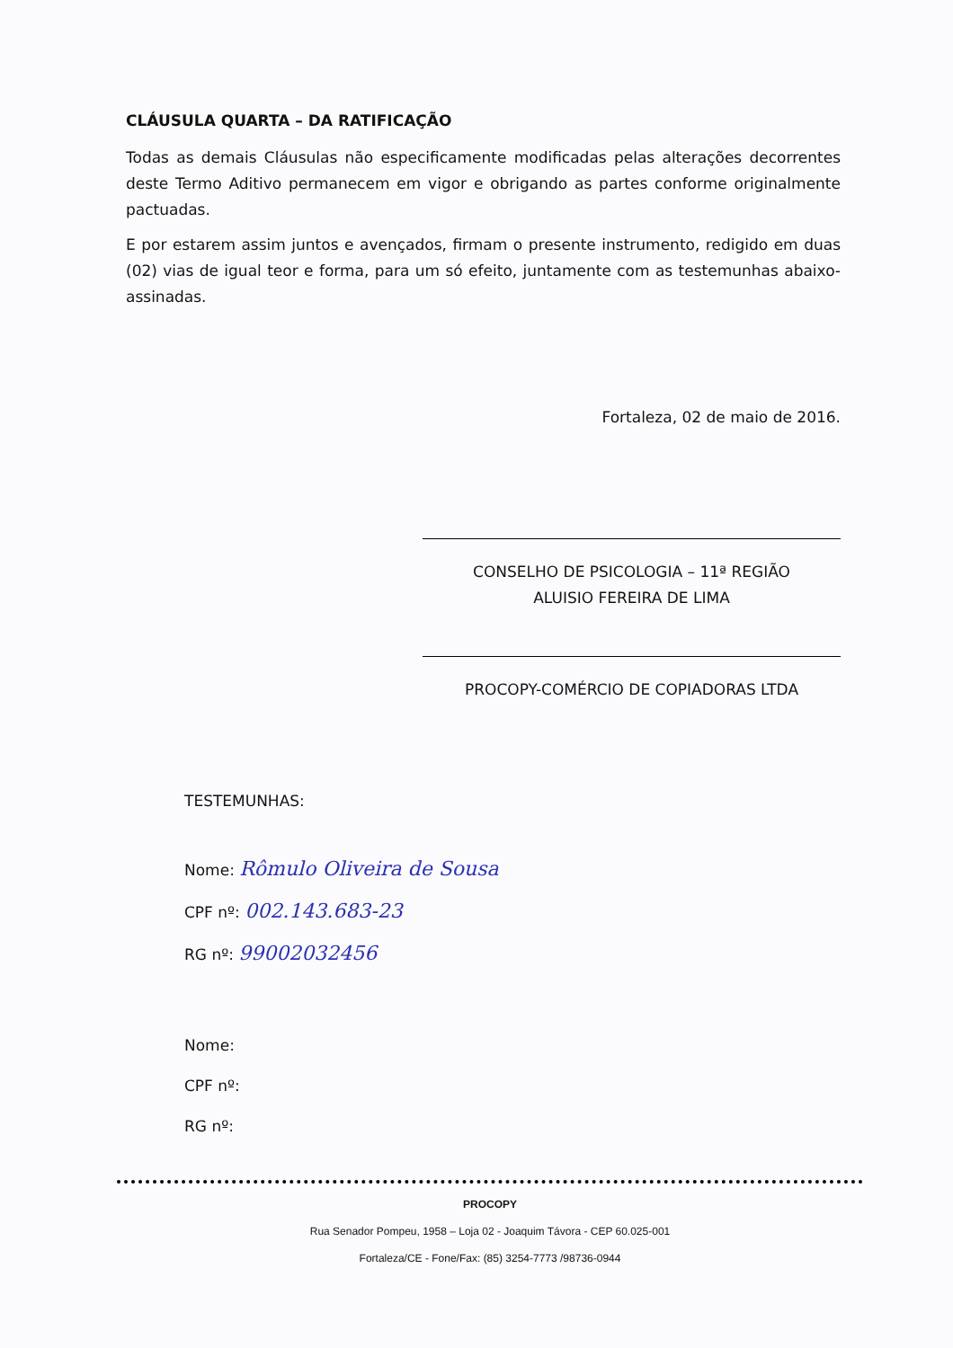CLÁUSULA QUARTA – DA RATIFICAÇÃO
Todas as demais Cláusulas não especificamente modificadas pelas alterações decorrentes deste Termo Aditivo permanecem em vigor e obrigando as partes conforme originalmente pactuadas.
E por estarem assim juntos e avençados, firmam o presente instrumento, redigido em duas (02) vias de igual teor e forma, para um só efeito, juntamente com as testemunhas abaixo-assinadas.
Fortaleza, 02 de maio de 2016.
CONSELHO DE PSICOLOGIA – 11ª REGIÃO
ALUISIO FEREIRA DE LIMA
PROCOPY-COMÉRCIO DE COPIADORAS LTDA
TESTEMUNHAS:
Nome: Rômulo Oliveira de Sousa
CPF nº: 002.143.683-23
RG nº: 99002032456
Nome:
CPF nº:
RG nº:
PROCOPY
Rua Senador Pompeu, 1958 – Loja 02 - Joaquim Távora - CEP 60.025-001
Fortaleza/CE - Fone/Fax: (85) 3254-7773 /98736-0944